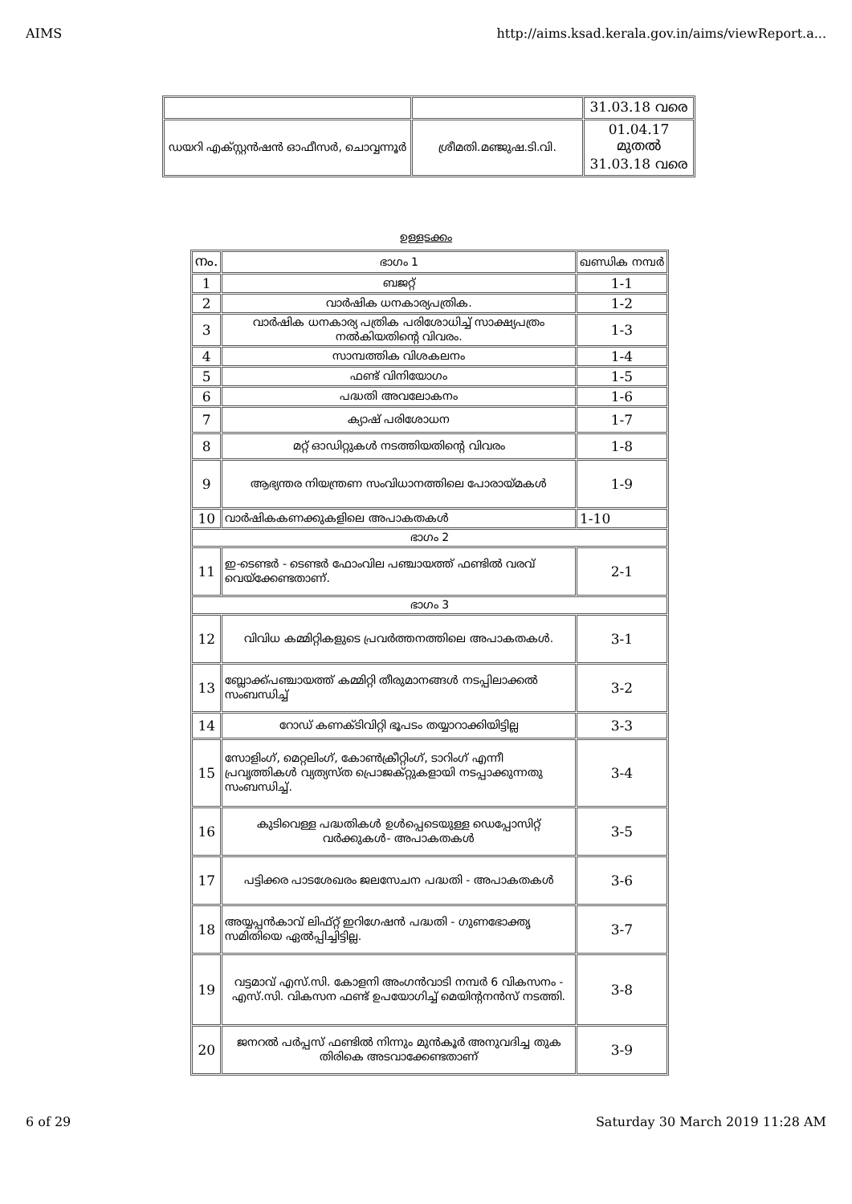AIMS http://aims.ksad.kerala.gov.in/aims/viewReport.a...
| | | 31.03.18 വരെ |
| ഡയറി എക്സ്റ്റൻഷൻ ഓഫീസർ, ചൊവ്വന്നൂർ | ശ്രീമതി.മഞ്ജുഷ.ടി.വി. | 01.04.17 മുതൽ 31.03.18 വരെ |
ഉള്ളടക്കം
| നം. | ഭാഗം 1 | ഖണ്ഡിക നമ്പർ |
| 1 | ബജറ്റ് | 1-1 |
| 2 | വാർഷിക ധനകാര്യപത്രിക. | 1-2 |
| 3 | വാർഷിക ധനകാര്യ പത്രിക പരിശോധിച്ച് സാക്ഷ്യപത്രം നൽകിയതിന്റെ വിവരം. | 1-3 |
| 4 | സാമ്പത്തിക വിശകലനം | 1-4 |
| 5 | ഫണ്ട് വിനിയോഗം | 1-5 |
| 6 | പദ്ധതി അവലോകനം | 1-6 |
| 7 | ക്യാഷ് പരിശോധന | 1-7 |
| 8 | മറ്റ് ഓഡിറ്റുകൾ നടത്തിയതിന്റെ വിവരം | 1-8 |
| 9 | ആഭ്യന്തര നിയന്ത്രണ സംവിധാനത്തിലെ പോരായ്മകൾ | 1-9 |
| 10 | വാർഷികകണക്കുകളിലെ അപാകതകൾ | 1-10 |
| ഭാഗം 2 | | |
| 11 | ഇ-ടെണ്ടർ - ടെണ്ടർ ഫോംവില പഞ്ചായത്ത് ഫണ്ടിൽ വരവ് വെയ്ക്കേണ്ടതാണ്. | 2-1 |
| ഭാഗം 3 | | |
| 12 | വിവിധ കമ്മിറ്റികളുടെ പ്രവർത്തനത്തിലെ അപാകതകൾ. | 3-1 |
| 13 | ബ്ലോക്ക്പഞ്ചായത്ത് കമ്മിറ്റി തീരുമാനങ്ങൾ നടപ്പിലാക്കൽ സംബന്ധിച്ച് | 3-2 |
| 14 | റോഡ് കണക്ടിവിറ്റി ഭൂപടം തയ്യാറാക്കിയിട്ടില്ല | 3-3 |
| 15 | സോളിംഗ്, മെറ്റലിംഗ്, കോൺക്രീറ്റിംഗ്, ടാറിംഗ് എന്നീ പ്രവൃത്തികൾ വ്യത്യസ്ത പ്രൊജക്റ്റുകളായി നടപ്പാക്കുന്നതു സംബന്ധിച്ച്. | 3-4 |
| 16 | കുടിവെള്ള പദ്ധതികൾ ഉൾപ്പെടെയുള്ള ഡെപ്പോസിറ്റ് വർക്കുകൾ- അപാകതകൾ | 3-5 |
| 17 | പട്ടിക്കര പാടശേഖരം ജലസേചന പദ്ധതി - അപാകതകൾ | 3-6 |
| 18 | അയ്യപ്പൻകാവ് ലിഫ്റ്റ് ഇറിഗേഷൻ പദ്ധതി - ഗുണഭോക്തൃ സമിതിയെ ഏൽപ്പിച്ചിട്ടില്ല. | 3-7 |
| 19 | വട്ടമാവ് എസ്.സി. കോളനി അംഗൻവാടി നമ്പർ 6 വികസനം - എസ്.സി. വികസന ഫണ്ട് ഉപയോഗിച്ച് മെയിന്റനൻസ് നടത്തി. | 3-8 |
| 20 | ജനറൽ പർപ്പസ് ഫണ്ടിൽ നിന്നും മുൻകൂർ അനുവദിച്ച തുക തിരികെ അടവാക്കേണ്ടതാണ് | 3-9 |
6 of 29 Saturday 30 March 2019 11:28 AM